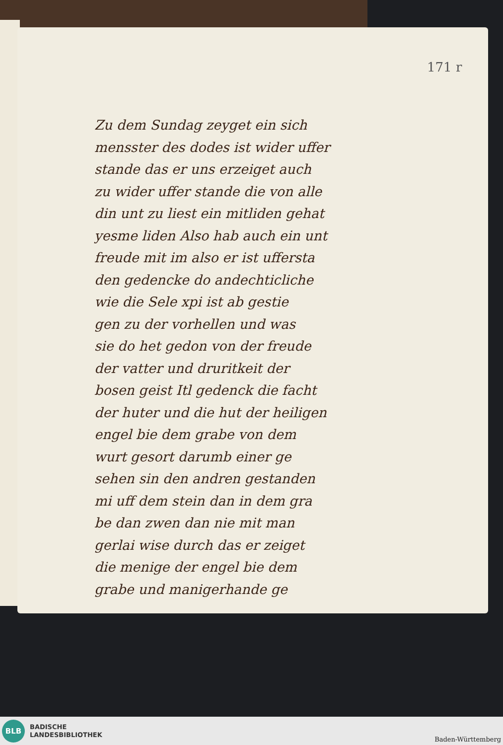171 r
Zu dem Sundag zeyget ein sich
mensster des dodes ist wider uffer
stande das er uns erzeiget auch
zu wider uffer stande die von alle
din unt zu liest ein mitliden gehat
yesme liden Also hab auch ein unt
freude mit im also er ist uffersta
den gedencke do andechticliche
wie die Sele xpi ist ab gestie
gen zu der vorhellen und was
sie do het gedon von der freude
der vatter und druritkeit der
bosen geist Itl gedenck die facht
der huter und die hut der heiligen
engel bie dem grabe von dem
wurt gesort darumb einer ge
sehen sin den andren gestanden
mi uff dem stein dan in dem gra
be dan zwen dan nie mit man
gerlai wise durch das er zeiget
die menige der engel bie dem
grabe und manigerhande ge
BLB
BADISCHE
LANDESBIBLIOTHEK
Baden-Württemberg